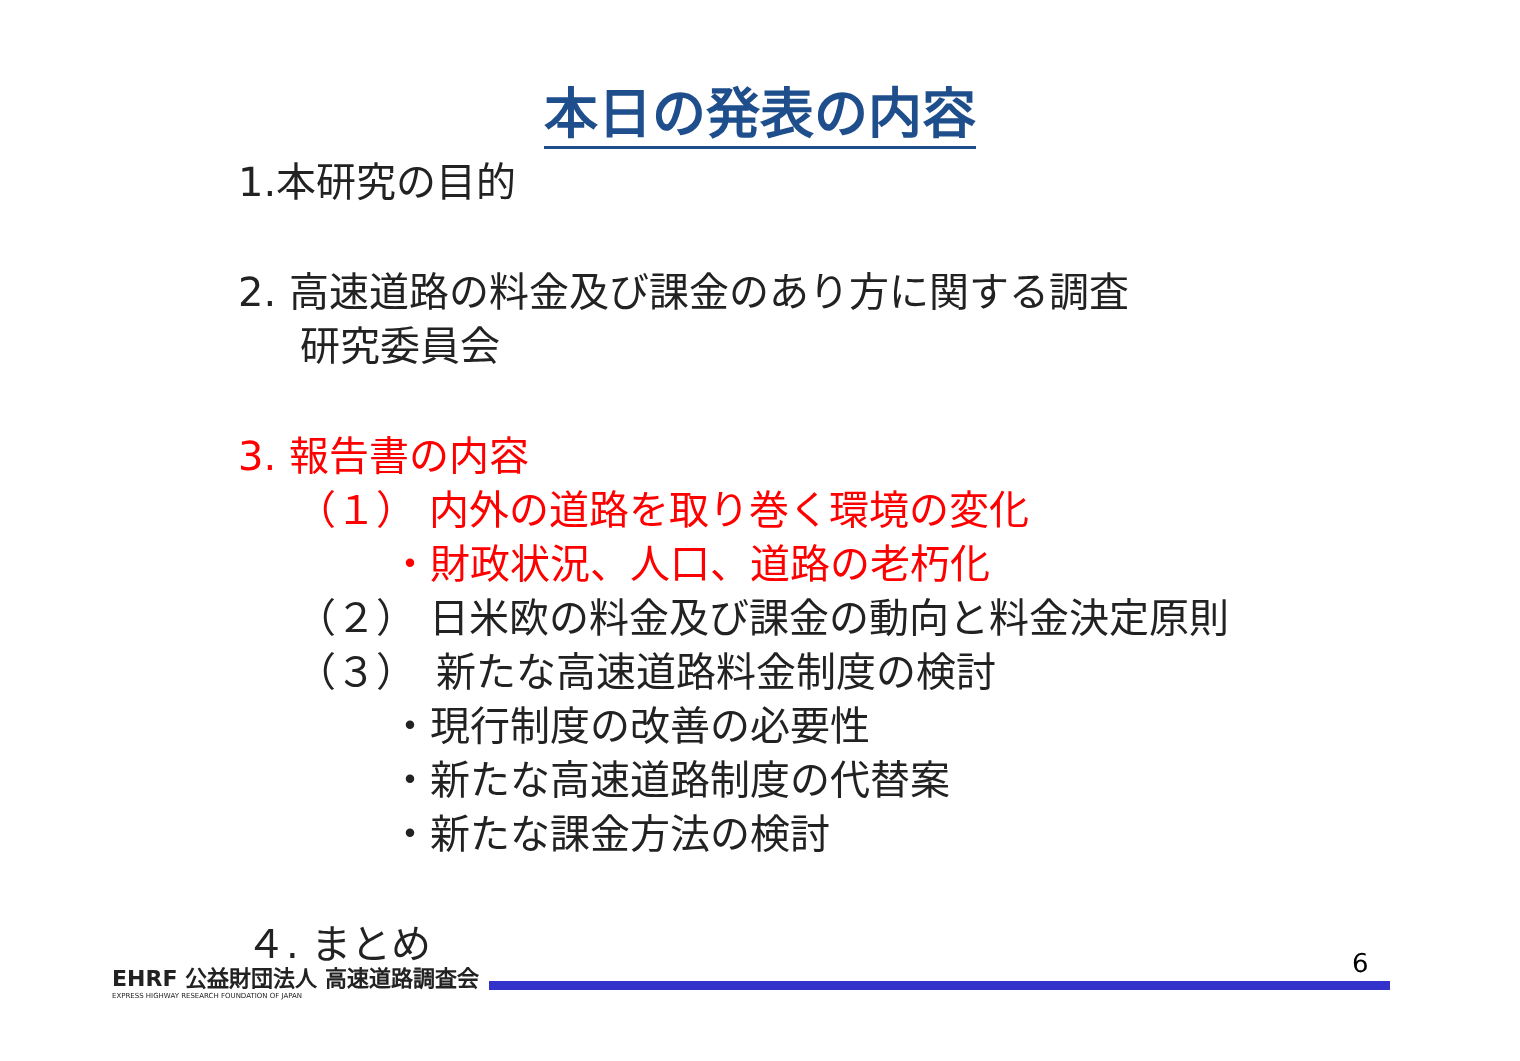本日の発表の内容
1.本研究の目的
2. 高速道路の料金及び課金のあり方に関する調査
研究委員会
3. 報告書の内容
（１） 内外の道路を取り巻く環境の変化
・財政状況、人口、道路の老朽化
（２） 日米欧の料金及び課金の動向と料金決定原則
（３）　新たな高速道路料金制度の検討
・現行制度の改善の必要性
・新たな高速道路制度の代替案
・新たな課金方法の検討
４. まとめ
6
EHRF 公益財団法人 高速道路調査会
EXPRESS HIGHWAY RESEARCH FOUNDATION OF JAPAN